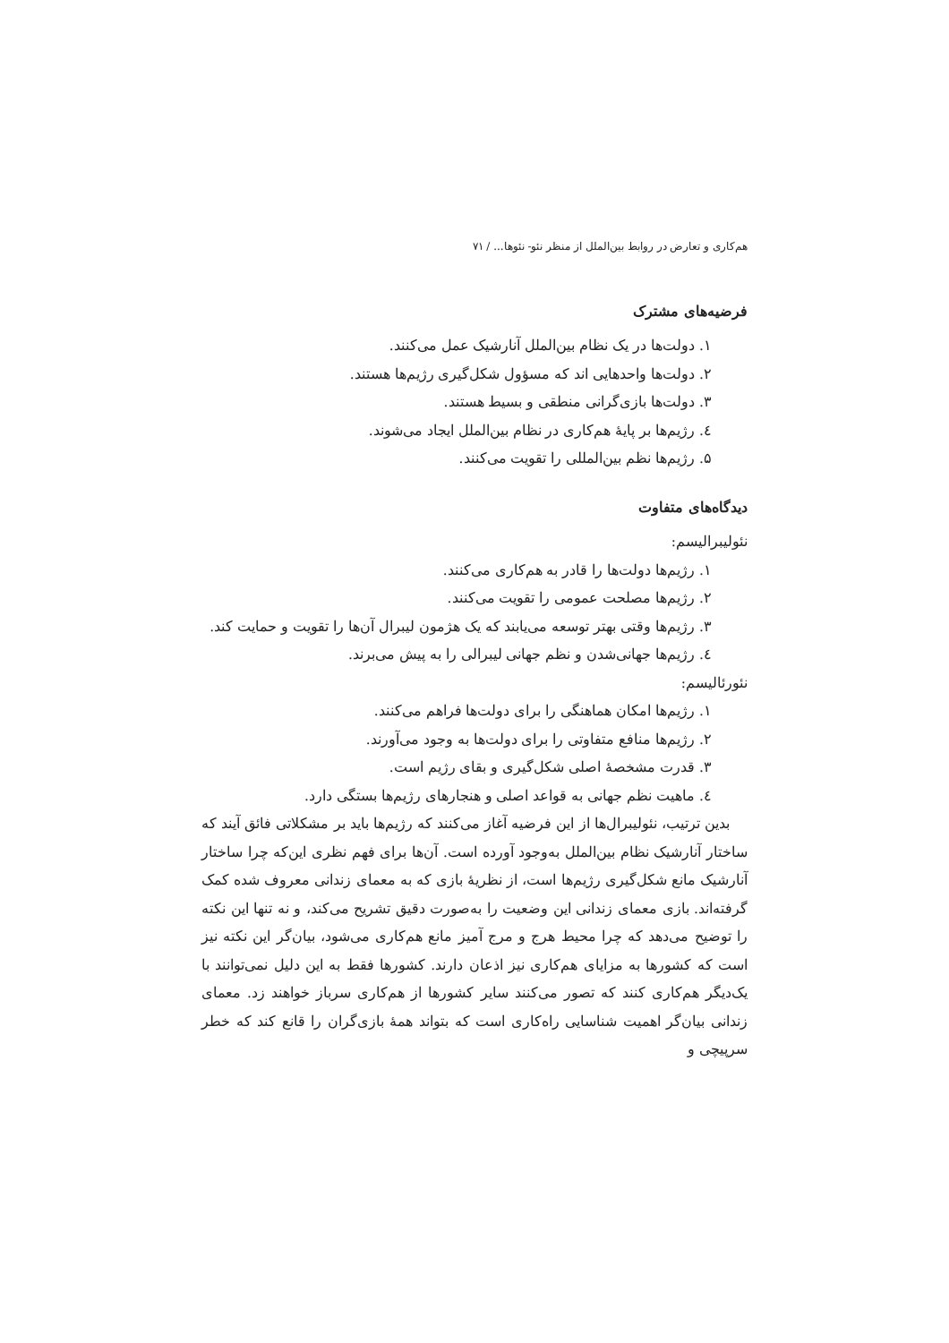هم‌کاری و تعارض در روابط بین‌الملل از منظر نئو- نئوها... / ۷۱
فرضیه‌های مشترک
۱. دولت‌ها در یک نظام بین‌الملل آنارشیک عمل می‌کنند.
۲. دولت‌ها واحدهایی اند که مسؤول شکل‌گیری رژیم‌ها هستند.
۳. دولت‌ها بازی‌گرانی منطقی و بسیط هستند.
٤. رژیم‌ها بر پایهٔ هم‌کاری در نظام بین‌الملل ایجاد می‌شوند.
۵. رژیم‌ها نظم بین‌المللی را تقویت می‌کنند.
دیدگاه‌های متفاوت
نئولیبرالیسم:
۱. رژیم‌ها دولت‌ها را قادر به هم‌کاری می‌کنند.
۲. رژیم‌ها مصلحت عمومی را تقویت می‌کنند.
۳. رژیم‌ها وقتی بهتر توسعه می‌یابند که یک هژمون لیبرال آن‌ها را تقویت و حمایت کند.
٤. رژیم‌ها جهانی‌شدن و نظم جهانی لیبرالی را به پیش می‌برند.
نئورئالیسم:
۱. رژیم‌ها امکان هماهنگی را برای دولت‌ها فراهم می‌کنند.
۲. رژیم‌ها منافع متفاوتی را برای دولت‌ها به وجود می‌آورند.
۳. قدرت مشخصهٔ اصلی شکل‌گیری و بقای رژیم است.
٤. ماهیت نظم جهانی به قواعد اصلی و هنجارهای رژیم‌ها بستگی دارد.
بدین ترتیب، نئولیبرال‌ها از این فرضیه آغاز می‌کنند که رژیم‌ها باید بر مشکلاتی فائق آیند که ساختار آنارشیک نظام بین‌الملل به‌وجود آورده است. آن‌ها برای فهم نظری این‌که چرا ساختار آنارشیک مانع شکل‌گیری رژیم‌ها است، از نظریهٔ بازی که به معمای زندانی معروف شده کمک گرفته‌اند. بازی معمای زندانی این وضعیت را به‌صورت دقیق تشریح می‌کند، و نه تنها این نکته را توضیح می‌دهد که چرا محیط هرج و مرج آمیز مانع هم‌کاری می‌شود، بیان‌گر این نکته نیز است که کشورها به مزایای هم‌کاری نیز اذعان دارند. کشورها فقط به این دلیل نمی‌توانند با یک‌دیگر هم‌کاری کنند که تصور می‌کنند سایر کشورها از هم‌کاری سرباز خواهند زد. معمای زندانی بیان‌گر اهمیت شناسایی راه‌کاری است که بتواند همهٔ بازی‌گران را قانع کند که خطر سرپیچی و